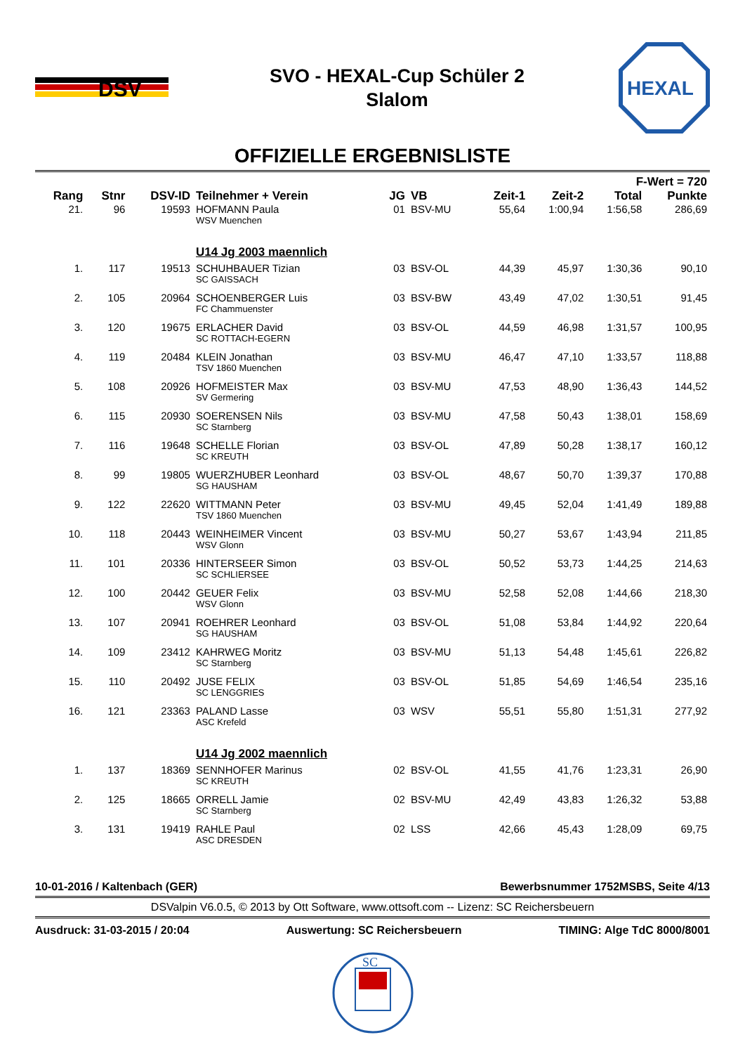DSV
SVO - HEXAL-Cup Schüler 2
Slalom
HEXAL
OFFIZIELLE ERGEBNISLISTE
| F-Wert = 720 | | | | | | | | | |
| --- | --- | --- | --- | --- | --- | --- | --- | --- | --- |
| Rang | Stnr | DSV-ID | Teilnehmer + Verein | JG | VB | Zeit-1 | Zeit-2 | Total | Punkte |
| 21. | 96 | 19593 | HOFMANN Paula WSV Muenchen | 01 | BSV-MU | 55,64 | 1:00,94 | 1:56,58 | 286,69 |
| | | | U14 Jg 2003 maennlich | | | | | | |
| 1. | 117 | 19513 | SCHUHBAUER Tizian SC GAISSACH | 03 | BSV-OL | 44,39 | 45,97 | 1:30,36 | 90,10 |
| 2. | 105 | 20964 | SCHOENBERGER Luis FC Chammuenster | 03 | BSV-BW | 43,49 | 47,02 | 1:30,51 | 91,45 |
| 3. | 120 | 19675 | ERLACHER David SC ROTTACH-EGERN | 03 | BSV-OL | 44,59 | 46,98 | 1:31,57 | 100,95 |
| 4. | 119 | 20484 | KLEIN Jonathan TSV 1860 Muenchen | 03 | BSV-MU | 46,47 | 47,10 | 1:33,57 | 118,88 |
| 5. | 108 | 20926 | HOFMEISTER Max SV Germering | 03 | BSV-MU | 47,53 | 48,90 | 1:36,43 | 144,52 |
| 6. | 115 | 20930 | SOERENSEN Nils SC Starnberg | 03 | BSV-MU | 47,58 | 50,43 | 1:38,01 | 158,69 |
| 7. | 116 | 19648 | SCHELLE Florian SC KREUTH | 03 | BSV-OL | 47,89 | 50,28 | 1:38,17 | 160,12 |
| 8. | 99 | 19805 | WUERZHUBER Leonhard SG HAUSHAM | 03 | BSV-OL | 48,67 | 50,70 | 1:39,37 | 170,88 |
| 9. | 122 | 22620 | WITTMANN Peter TSV 1860 Muenchen | 03 | BSV-MU | 49,45 | 52,04 | 1:41,49 | 189,88 |
| 10. | 118 | 20443 | WEINHEIMER Vincent WSV Glonn | 03 | BSV-MU | 50,27 | 53,67 | 1:43,94 | 211,85 |
| 11. | 101 | 20336 | HINTERSEER Simon SC SCHLIERSEE | 03 | BSV-OL | 50,52 | 53,73 | 1:44,25 | 214,63 |
| 12. | 100 | 20442 | GEUER Felix WSV Glonn | 03 | BSV-MU | 52,58 | 52,08 | 1:44,66 | 218,30 |
| 13. | 107 | 20941 | ROEHRER Leonhard SG HAUSHAM | 03 | BSV-OL | 51,08 | 53,84 | 1:44,92 | 220,64 |
| 14. | 109 | 23412 | KAHRWEG Moritz SC Starnberg | 03 | BSV-MU | 51,13 | 54,48 | 1:45,61 | 226,82 |
| 15. | 110 | 20492 | JUSE FELIX SC LENGGRIES | 03 | BSV-OL | 51,85 | 54,69 | 1:46,54 | 235,16 |
| 16. | 121 | 23363 | PALAND Lasse ASC Krefeld | 03 | WSV | 55,51 | 55,80 | 1:51,31 | 277,92 |
| | | | U14 Jg 2002 maennlich | | | | | | |
| 1. | 137 | 18369 | SENNHOFER Marinus SC KREUTH | 02 | BSV-OL | 41,55 | 41,76 | 1:23,31 | 26,90 |
| 2. | 125 | 18665 | ORRELL Jamie SC Starnberg | 02 | BSV-MU | 42,49 | 43,83 | 1:26,32 | 53,88 |
| 3. | 131 | 19419 | RAHLE Paul ASC DRESDEN | 02 | LSS | 42,66 | 45,43 | 1:28,09 | 69,75 |
10-01-2016 / Kaltenbach (GER) Bewerbsnummer 1752MSBS, Seite 4/13
DSValpin V6.0.5, © 2013 by Ott Software, www.ottsoft.com -- Lizenz: SC Reichersbeuern
Ausdruck: 31-03-2015 / 20:04 Auswertung: SC Reichersbeuern TIMING: Alge TdC 8000/8001
SC